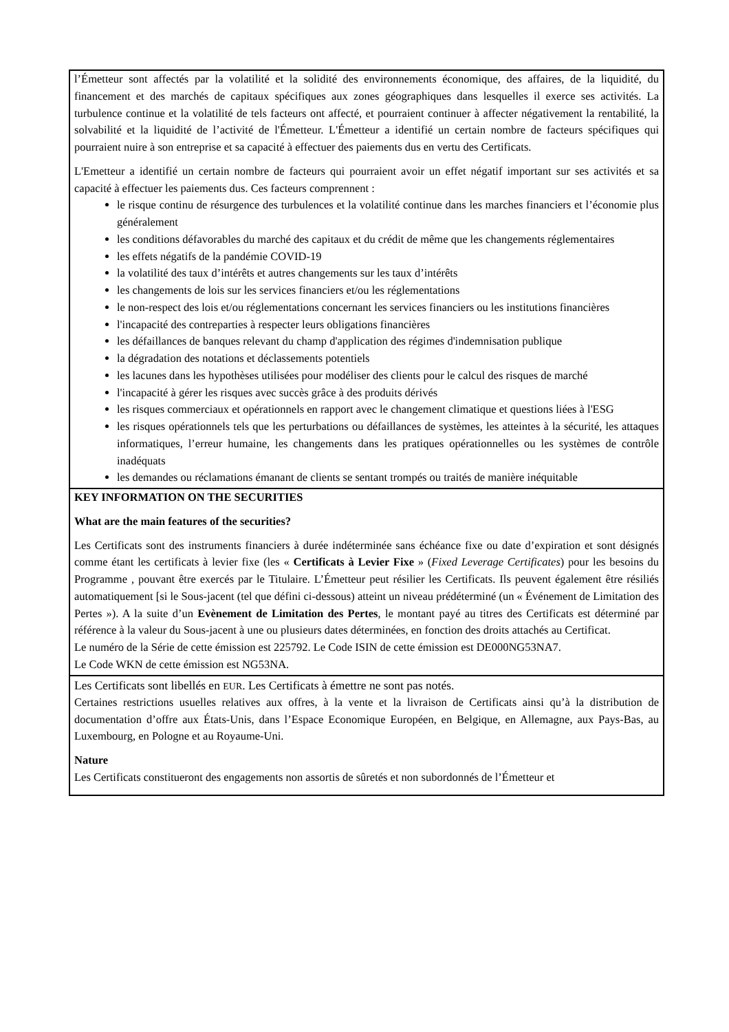| l’Émetteur sont affectés par la volatilité et la solidité des environnements économique, des affaires, de la liquidité, du financement et des marchés de capitaux spécifiques aux zones géographiques dans lesquelles il exerce ses activités. La turbulence continue et la volatilité de tels facteurs ont affecté, et pourraient continuer à affecter négativement la rentabilité, la solvabilité et la liquidité de l’activité de l'Émetteur. L'Émetteur a identifié un certain nombre de facteurs spécifiques qui pourraient nuire à son entreprise et sa capacité à effectuer des paiements dus en vertu des Certificats. L'Emetteur a identifié un certain nombre de facteurs qui pourraient avoir un effet négatif important sur ses activités et sa capacité à effectuer les paiements dus. Ces facteurs comprennent : le risque continu de résurgence des turbulences et la volatilité continue dans les marches financiers et l’économie plus généralement les conditions défavorables du marché des capitaux et du crédit de même que les changements réglementaires les effets négatifs de la pandémie COVID-19 la volatilité des taux d’intérêts et autres changements sur les taux d’intérêts les changements de lois sur les services financiers et/ou les réglementations le non-respect des lois et/ou réglementations concernant les services financiers ou les institutions financières l'incapacité des contreparties à respecter leurs obligations financières les défaillances de banques relevant du champ d'application des régimes d'indemnisation publique la dégradation des notations et déclassements potentiels les lacunes dans les hypothèses utilisées pour modéliser des clients pour le calcul des risques de marché l'incapacité à gérer les risques avec succès grâce à des produits dérivés les risques commerciaux et opérationnels en rapport avec le changement climatique et questions liées à l'ESG les risques opérationnels tels que les perturbations ou défaillances de systèmes, les atteintes à la sécurité, les attaques informatiques, l’erreur humaine, les changements dans les pratiques opérationnelles ou les systèmes de contrôle inadéquats les demandes ou réclamations émanant de clients se sentant trompés ou traités de manière inéquitable |
| KEY INFORMATION ON THE SECURITIES What are the main features of the securities? Les Certificats sont des instruments financiers à durée indéterminée sans échéance fixe ou date d’expiration et sont désignés comme étant les certificats à levier fixe (les « Certificats à Levier Fixe » ( Fixed Leverage Certificates ) pour les besoins du Programme , pouvant être exercés par le Titulaire. L’Émetteur peut résilier les Certificats. Ils peuvent également être résiliés automatiquement [si le Sous-jacent (tel que défini ci-dessous) atteint un niveau prédéterminé (un « Événement de Limitation des Pertes »). A la suite d’un Evènement de Limitation des Pertes , le montant payé au titres des Certificats est déterminé par référence à la valeur du Sous-jacent à une ou plusieurs dates déterminées, en fonction des droits attachés au Certificat. Le numéro de la Série de cette émission est 225792. Le Code ISIN de cette émission est DE000NG53NA7. Le Code WKN de cette émission est NG53NA. |
| Les Certificats sont libellés en EUR . Les Certificats à émettre ne sont pas notés. Certaines restrictions usuelles relatives aux offres, à la vente et la livraison de Certificats ainsi qu’à la distribution de documentation d’offre aux États-Unis, dans l’Espace Economique Européen, en Belgique, en Allemagne, aux Pays-Bas, au Luxembourg, en Pologne et au Royaume-Uni. Nature Les Certificats constitueront des engagements non assortis de sûretés et non subordonnés de l’Émetteur et |